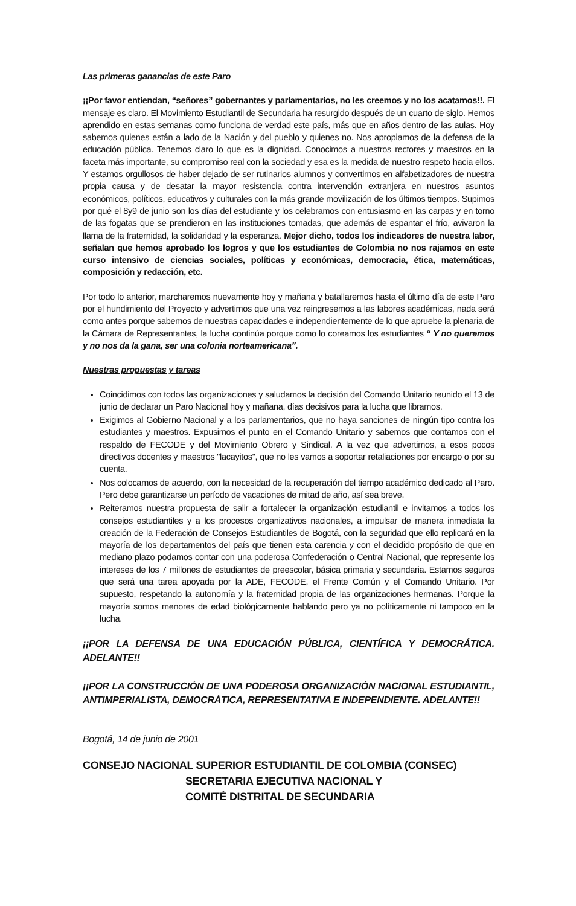Las primeras ganancias de este Paro
¡¡Por favor entiendan, “señores” gobernantes y parlamentarios, no les creemos y no los acatamos!!. El mensaje es claro. El Movimiento Estudiantil de Secundaria ha resurgido después de un cuarto de siglo. Hemos aprendido en estas semanas como funciona de verdad este país, más que en años dentro de las aulas. Hoy sabemos quienes están a lado de la Nación y del pueblo y quienes no. Nos apropiamos de la defensa de la educación pública. Tenemos claro lo que es la dignidad. Conocimos a nuestros rectores y maestros en la faceta más importante, su compromiso real con la sociedad y esa es la medida de nuestro respeto hacia ellos. Y estamos orgullosos de haber dejado de ser rutinarios alumnos y convertirnos en alfabetizadores de nuestra propia causa y de desatar la mayor resistencia contra intervención extranjera en nuestros asuntos económicos, políticos, educativos y culturales con la más grande movilización de los últimos tiempos. Supimos por qué el 8y9 de junio son los días del estudiante y los celebramos con entusiasmo en las carpas y en torno de las fogatas que se prendieron en las instituciones tomadas, que además de espantar el frío, avivaron la llama de la fraternidad, la solidaridad y la esperanza. Mejor dicho, todos los indicadores de nuestra labor, señalan que hemos aprobado los logros y que los estudiantes de Colombia no nos rajamos en este curso intensivo de ciencias sociales, políticas y económicas, democracia, ética, matemáticas, composición y redacción, etc.
Por todo lo anterior, marcharemos nuevamente hoy y mañana y batallaremos hasta el último día de este Paro por el hundimiento del Proyecto y advertimos que una vez reingresemos a las labores académicas, nada será como antes porque sabemos de nuestras capacidades e independientemente de lo que apruebe la plenaria de la Cámara de Representantes, la lucha continúa porque como lo coreamos los estudiantes “ Y no queremos y no nos da la gana, ser una colonia norteamericana”.
Nuestras propuestas y tareas
Coincidimos con todos las organizaciones y saludamos la decisión del Comando Unitario reunido el 13 de junio de declarar un Paro Nacional hoy y mañana, días decisivos para la lucha que libramos.
Exigimos al Gobierno Nacional y a los parlamentarios, que no haya sanciones de ningún tipo contra los estudiantes y maestros. Expusimos el punto en el Comando Unitario y sabemos que contamos con el respaldo de FECODE y del Movimiento Obrero y Sindical. A la vez que advertimos, a esos pocos directivos docentes y maestros "lacayitos", que no les vamos a soportar retaliaciones por encargo o por su cuenta.
Nos colocamos de acuerdo, con la necesidad de la recuperación del tiempo académico dedicado al Paro. Pero debe garantizarse un período de vacaciones de mitad de año, así sea breve.
Reiteramos nuestra propuesta de salir a fortalecer la organización estudiantil e invitamos a todos los consejos estudiantiles y a los procesos organizativos nacionales, a impulsar de manera inmediata la creación de la Federación de Consejos Estudiantiles de Bogotá, con la seguridad que ello replicará en la mayoría de los departamentos del país que tienen esta carencia y con el decidido propósito de que en mediano plazo podamos contar con una poderosa Confederación o Central Nacional, que represente los intereses de los 7 millones de estudiantes de preescolar, básica primaria y secundaria. Estamos seguros que será una tarea apoyada por la ADE, FECODE, el Frente Común y el Comando Unitario. Por supuesto, respetando la autonomía y la fraternidad propia de las organizaciones hermanas. Porque la mayoría somos menores de edad biológicamente hablando pero ya no políticamente ni tampoco en la lucha.
¡¡POR LA DEFENSA DE UNA EDUCACIÓN PÚBLICA, CIENTÍFICA Y DEMOCRÁTICA. ADELANTE!!
¡¡POR LA CONSTRUCCIÓN DE UNA PODEROSA ORGANIZACIÓN NACIONAL ESTUDIANTIL, ANTIMPERIALISTA, DEMOCRÁTICA, REPRESENTATIVA E INDEPENDIENTE. ADELANTE!!
Bogotá, 14 de junio de 2001
CONSEJO NACIONAL SUPERIOR ESTUDIANTIL DE COLOMBIA (CONSEC)
SECRETARIA EJECUTIVA NACIONAL Y
COMITÉ DISTRITAL DE SECUNDARIA